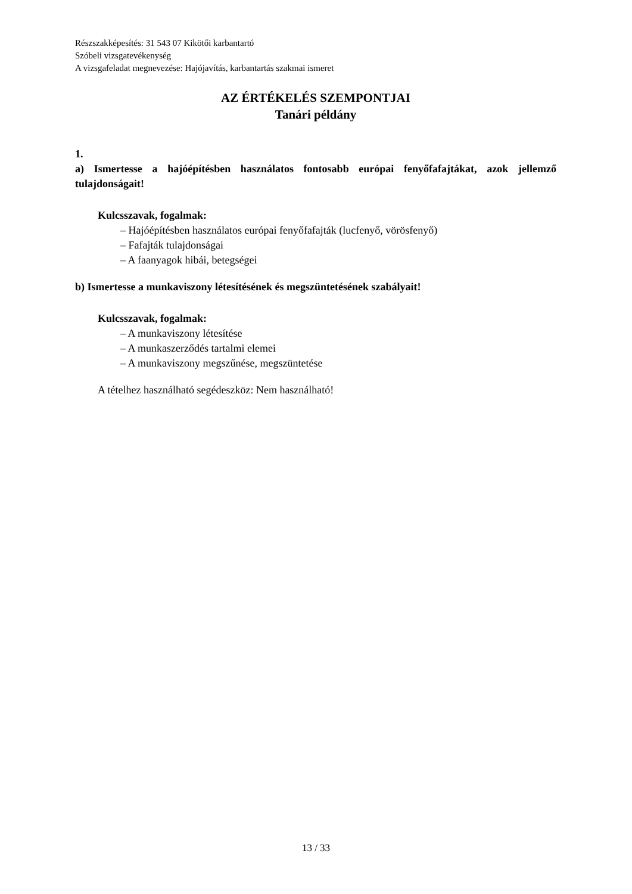Részszakképesítés: 31 543 07 Kikötői karbantartó
Szóbeli vizsgatevékenység
A vizsgafeladat megnevezése: Hajójavítás, karbantartás szakmai ismeret
AZ ÉRTÉKELÉS SZEMPONTJAI
Tanári példány
1.
a) Ismertesse a hajóépítésben használatos fontosabb európai fenyőfafajtákat, azok jellemző tulajdonságait!
Kulcsszavak, fogalmak:
– Hajóépítésben használatos európai fenyőfafajták (lucfenyő, vörösfenyő)
– Fafajták tulajdonságai
– A faanyagok hibái, betegségei
b) Ismertesse a munkaviszony létesítésének és megszüntetésének szabályait!
Kulcsszavak, fogalmak:
– A munkaviszony létesítése
– A munkaszerződés tartalmi elemei
– A munkaviszony megszűnése, megszüntetése
A tételhez használható segédeszköz: Nem használható!
13 / 33